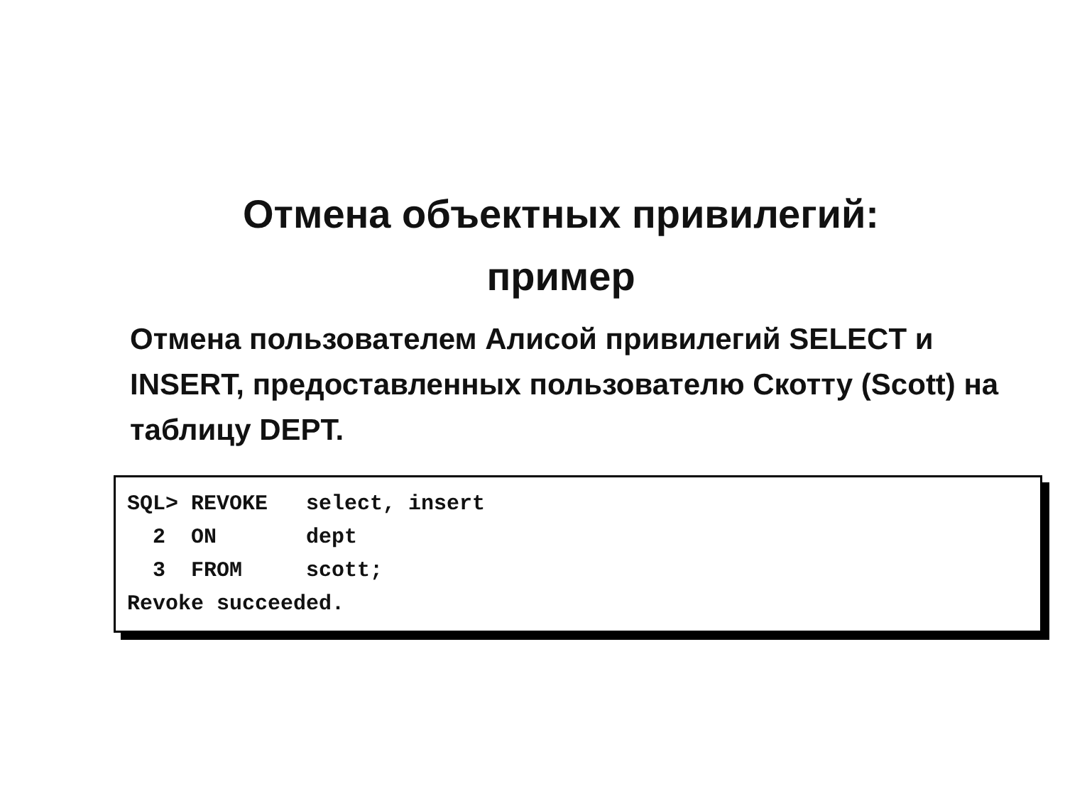Отмена объектных привилегий:
пример
Отмена пользователем Алисой привилегий SELECT и INSERT, предоставленных пользователю Скотту (Scott) на таблицу DEPT.
SQL> REVOKE select, insert 2 ON dept 3 FROM scott; Revoke succeeded.